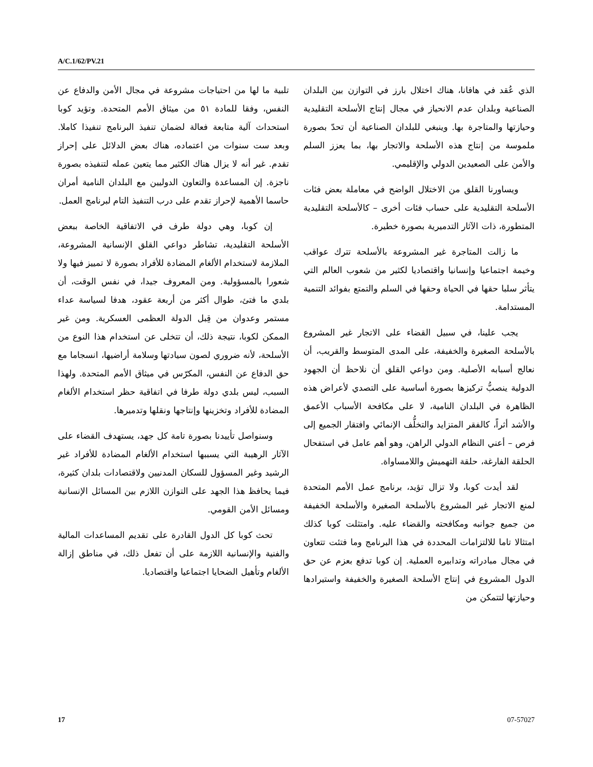A/C.1/62/PV.21
الذي عُقد في هافانا، هناك اختلال بارز في التوازن بين البلدان الصناعية وبلدان عدم الانحياز في مجال إنتاج الأسلحة التقليدية وحيازتها والمتاجرة بها. وينبغي للبلدان الصناعية أن تحدّ بصورة ملموسة من إنتاج هذه الأسلحة والاتجار بها، بما يعزز السلم والأمن على الصعيدين الدولي والإقليمي.
ويساورنا القلق من الاختلال الواضح في معاملة بعض فئات الأسلحة التقليدية على حساب فئات أخرى – كالأسلحة التقليدية المتطورة، ذات الآثار التدميرية بصورة خطيرة.
ما زالت المتاجرة غير المشروعة بالأسلحة تترك عواقب وخيمة اجتماعيا وإنسانيا واقتصاديا لكثير من شعوب العالم التي يتأثر سلبا حقها في الحياة وحقها في السلم والتمتع بفوائد التنمية المستدامة.
يجب علينا، في سبيل القضاء على الاتجار غير المشروع بالأسلحة الصغيرة والخفيفة، على المدى المتوسط والقريب، أن نعالج أسبابه الأصلية. ومن دواعي القلق أن نلاحظ أن الجهود الدولية ينصبُّ تركيزها بصورة أساسية على التصدي لأعراض هذه الظاهرة في البلدان النامية، لا على مكافحة الأسباب الأعمق والأشد أثراً، كالفقر المتزايد والتخلُّف الإنمائي وافتقار الجميع إلى فرص – أعني النظام الدولي الراهن، وهو أهم عامل في استفحال الحلقة الفارغة، حلقة التهميش واللامساواة.
لقد أيدت كوبا، ولا تزال تؤيد، برنامج عمل الأمم المتحدة لمنع الاتجار غير المشروع بالأسلحة الصغيرة والأسلحة الخفيفة من جميع جوانبه ومكافحته والقضاء عليه. وامتثلت كوبا كذلك امتثالا تاما للالتزامات المحددة في هذا البرنامج وما فتئت تتعاون في مجال مبادراته وتدابيره العملية. إن كوبا تدفع بعزم عن حق الدول المشروع في إنتاج الأسلحة الصغيرة والخفيفة واستيرادها وحيازتها لتتمكن من
تلبية ما لها من احتياجات مشروعة في مجال الأمن والدفاع عن النفس، وفقا للمادة ٥١ من ميثاق الأمم المتحدة. وتؤيد كوبا استحداث آلية متابعة فعالة لضمان تنفيذ البرنامج تنفيذا كاملا. وبعد ست سنوات من اعتماده، هناك بعض الدلائل على إحراز تقدم. غير أنه لا يزال هناك الكثير مما يتعين عمله لتنفيذه بصورة ناجزة. إن المساعدة والتعاون الدوليين مع البلدان النامية أمران حاسما الأهمية لإحراز تقدم على درب التنفيذ التام لبرنامج العمل.
إن كوبا، وهي دولة طرف في الاتفاقية الخاصة ببعض الأسلحة التقليدية، تشاطر دواعي القلق الإنسانية المشروعة، الملازمة لاستخدام الألغام المضادة للأفراد بصورة لا تمييز فيها ولا شعورا بالمسؤولية. ومن المعروف جيدا، في نفس الوقت، أن بلدي ما فتئ، طوال أكثر من أربعة عقود، هدفا لسياسة عداء مستمر وعدوان من قِبل الدولة العظمى العسكرية. ومن غير الممكن لكوبا، نتيجة ذلك، أن تتخلى عن استخدام هذا النوع من الأسلحة، لأنه ضروري لصون سيادتها وسلامة أراضيها، انسجاما مع حق الدفاع عن النفس، المكرّس في ميثاق الأمم المتحدة. ولهذا السبب، ليس بلدي دولة طرفا في اتفاقية حظر استخدام الألغام المضادة للأفراد وتخزينها وإنتاجها ونقلها وتدميرها.
وسنواصل تأييدنا بصورة تامة كل جهد، يستهدف القضاء على الآثار الرهيبة التي يسببها استخدام الألغام المضادة للأفراد غير الرشيد وغير المسؤول للسكان المدنيين ولاقتصادات بلدان كثيرة، فيما يحافظ هذا الجهد على التوازن اللازم بين المسائل الإنسانية ومسائل الأمن القومي.
تحث كوبا كل الدول القادرة على تقديم المساعدات المالية والفنية والإنسانية اللازمة على أن تفعل ذلك، في مناطق إزالة الألغام وتأهيل الضحايا اجتماعيا واقتصاديا.
17 07-57027